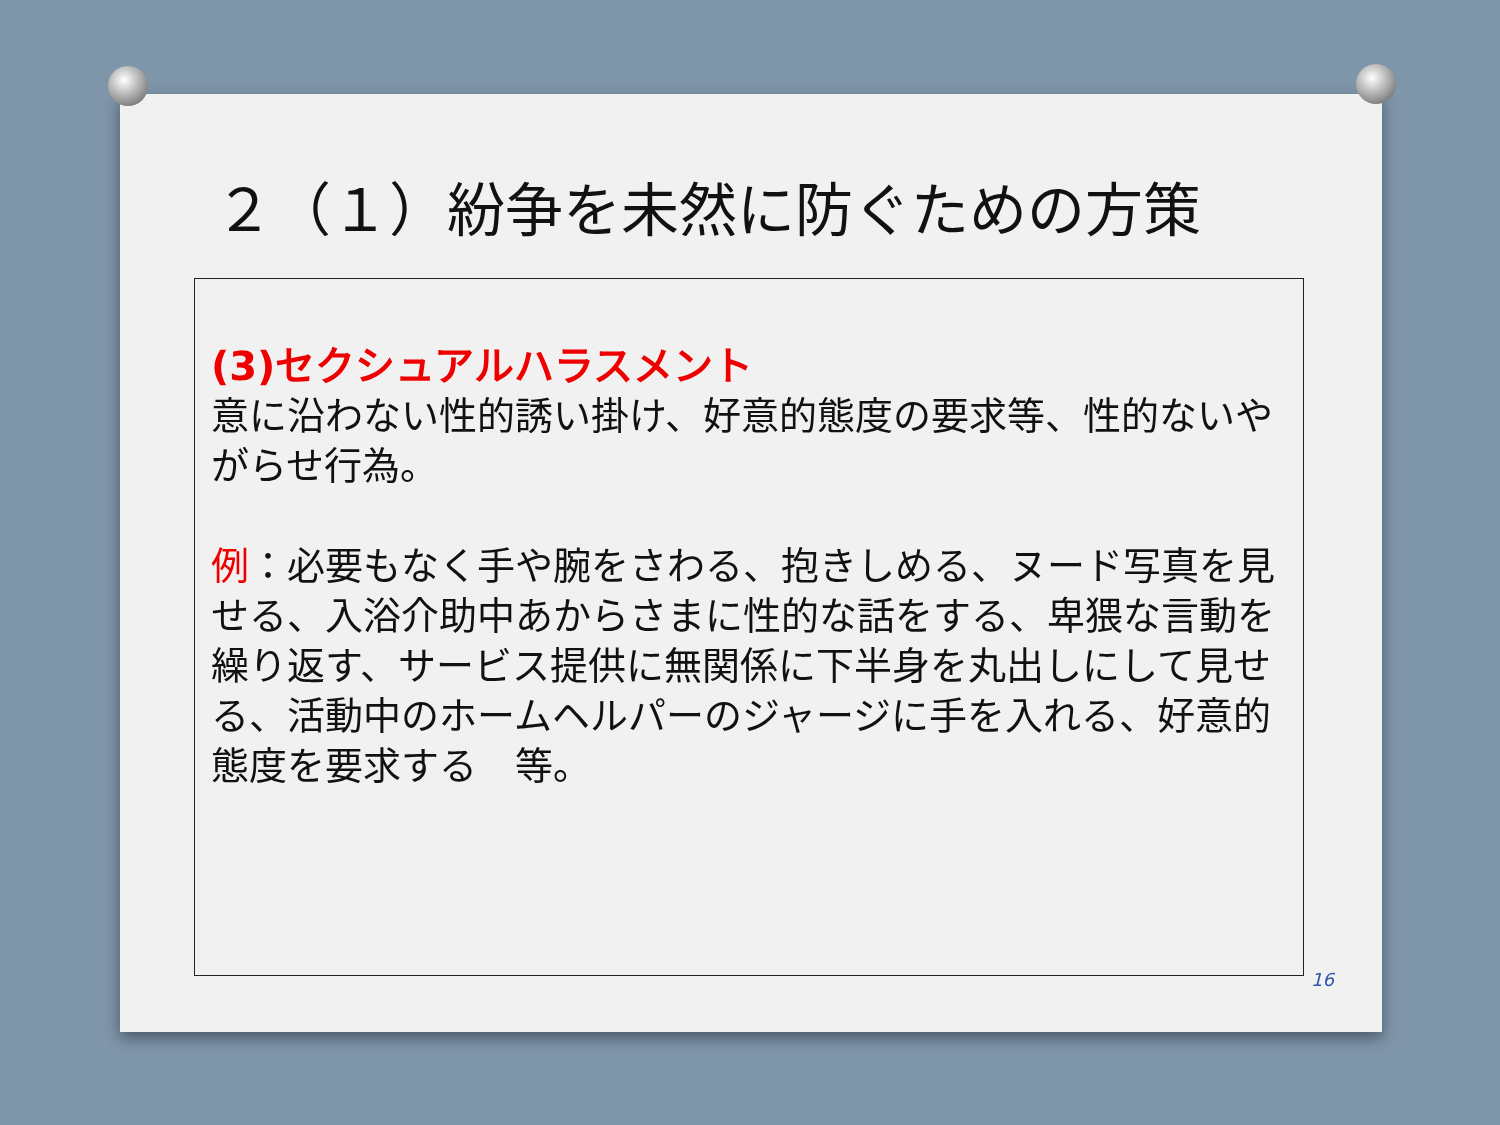２（１）紛争を未然に防ぐための方策
(3)セクシュアルハラスメント
意に沿わない性的誘い掛け、好意的態度の要求等、性的ないやがらせ行為。
例：必要もなく手や腕をさわる、抱きしめる、ヌード写真を見せる、入浴介助中あからさまに性的な話をする、卑猥な言動を繰り返す、サービス提供に無関係に下半身を丸出しにして見せる、活動中のホームヘルパーのジャージに手を入れる、好意的態度を要求する　等。
16